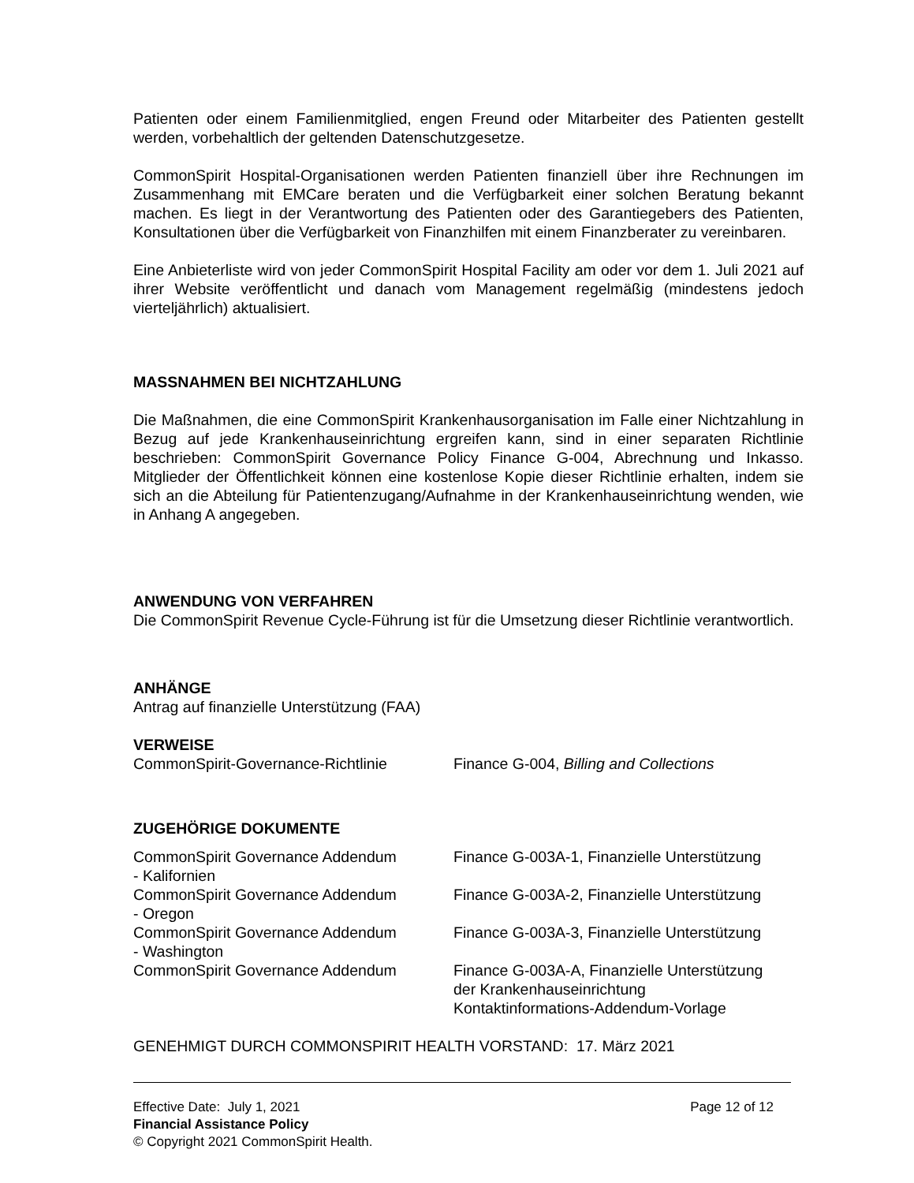Patienten oder einem Familienmitglied, engen Freund oder Mitarbeiter des Patienten gestellt werden, vorbehaltlich der geltenden Datenschutzgesetze.
CommonSpirit Hospital-Organisationen werden Patienten finanziell über ihre Rechnungen im Zusammenhang mit EMCare beraten und die Verfügbarkeit einer solchen Beratung bekannt machen. Es liegt in der Verantwortung des Patienten oder des Garantiegebers des Patienten, Konsultationen über die Verfügbarkeit von Finanzhilfen mit einem Finanzberater zu vereinbaren.
Eine Anbieterliste wird von jeder CommonSpirit Hospital Facility am oder vor dem 1. Juli 2021 auf ihrer Website veröffentlicht und danach vom Management regelmäßig (mindestens jedoch vierteljährlich) aktualisiert.
MASSNAHMEN BEI NICHTZAHLUNG
Die Maßnahmen, die eine CommonSpirit Krankenhausorganisation im Falle einer Nichtzahlung in Bezug auf jede Krankenhauseinrichtung ergreifen kann, sind in einer separaten Richtlinie beschrieben: CommonSpirit Governance Policy Finance G-004, Abrechnung und Inkasso. Mitglieder der Öffentlichkeit können eine kostenlose Kopie dieser Richtlinie erhalten, indem sie sich an die Abteilung für Patientenzugang/Aufnahme in der Krankenhauseinrichtung wenden, wie in Anhang A angegeben.
ANWENDUNG VON VERFAHREN
Die CommonSpirit Revenue Cycle-Führung ist für die Umsetzung dieser Richtlinie verantwortlich.
ANHÄNGE
Antrag auf finanzielle Unterstützung (FAA)
VERWEISE
| CommonSpirit-Governance-Richtlinie | Finance G-004, Billing and Collections |
ZUGEHÖRIGE DOKUMENTE
| CommonSpirit Governance Addendum - Kalifornien | Finance G-003A-1, Finanzielle Unterstützung |
| CommonSpirit Governance Addendum - Oregon | Finance G-003A-2, Finanzielle Unterstützung |
| CommonSpirit Governance Addendum - Washington | Finance G-003A-3, Finanzielle Unterstützung |
| CommonSpirit Governance Addendum | Finance G-003A-A, Finanzielle Unterstützung der Krankenhauseinrichtung Kontaktinformations-Addendum-Vorlage |
GENEHMIGT DURCH COMMONSPIRIT HEALTH VORSTAND: 17. März 2021
Effective Date: July 1, 2021 Page 12 of 12
Financial Assistance Policy
© Copyright 2021 CommonSpirit Health.